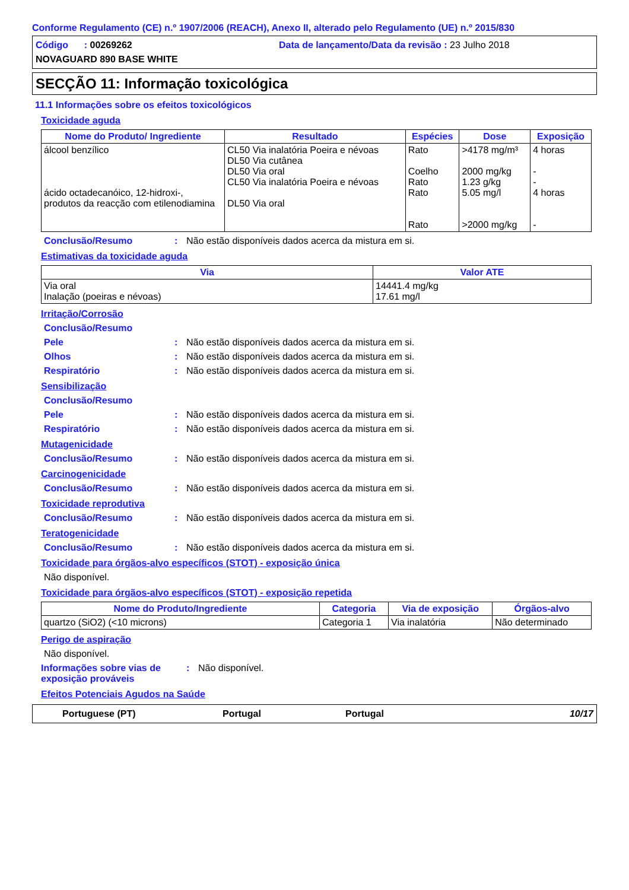Conforme Regulamento (CE) n.º 1907/2006 (REACH), Anexo II, alterado pelo Regulamento (UE) n.º 2015/830
Código : 00269262 Data de lançamento/Data da revisão : 23 Julho 2018
NOVAGUARD 890 BASE WHITE
SECÇÃO 11: Informação toxicológica
11.1 Informações sobre os efeitos toxicológicos
Toxicidade aguda
| Nome do Produto/ Ingrediente | Resultado | Espécies | Dose | Exposição |
| --- | --- | --- | --- | --- |
| álcool benzílico ácido octadecanóico, 12-hidroxi-, produtos da reacção com etilenodiamina | CL50 Via inalatória Poeira e névoas DL50 Via cutânea DL50 Via oral CL50 Via inalatória Poeira e névoas DL50 Via oral | Rato Coelho Rato Rato Rato | >4178 mg/m³ 2000 mg/kg 1.23 g/kg 5.05 mg/l >2000 mg/kg | 4 horas - - 4 horas - |
Conclusão/Resumo : Não estão disponíveis dados acerca da mistura em si.
Estimativas da toxicidade aguda
| Via | Valor ATE |
| --- | --- |
| Via oral Inalação (poeiras e névoas) | 14441.4 mg/kg 17.61 mg/l |
Irritação/Corrosão
Conclusão/Resumo
Pele : Não estão disponíveis dados acerca da mistura em si.
Olhos : Não estão disponíveis dados acerca da mistura em si.
Respiratório : Não estão disponíveis dados acerca da mistura em si.
Sensibilização
Conclusão/Resumo
Pele : Não estão disponíveis dados acerca da mistura em si.
Respiratório : Não estão disponíveis dados acerca da mistura em si.
Mutagenicidade
Conclusão/Resumo : Não estão disponíveis dados acerca da mistura em si.
Carcinogenicidade
Conclusão/Resumo : Não estão disponíveis dados acerca da mistura em si.
Toxicidade reprodutiva
Conclusão/Resumo : Não estão disponíveis dados acerca da mistura em si.
Teratogenicidade
Conclusão/Resumo : Não estão disponíveis dados acerca da mistura em si.
Toxicidade para órgãos-alvo específicos (STOT) - exposição única
Não disponível.
Toxicidade para órgãos-alvo específicos (STOT) - exposição repetida
| Nome do Produto/Ingrediente | Categoria | Via de exposição | Órgãos-alvo |
| --- | --- | --- | --- |
| quartzo (SiO2) (<10 microns) | Categoria 1 | Via inalatória | Não determinado |
Perigo de aspiração
Não disponível.
Informações sobre vias de exposição prováveis
: Não disponível.
Efeitos Potenciais Agudos na Saúde
Portuguese (PT) Portugal Portugal 10/17